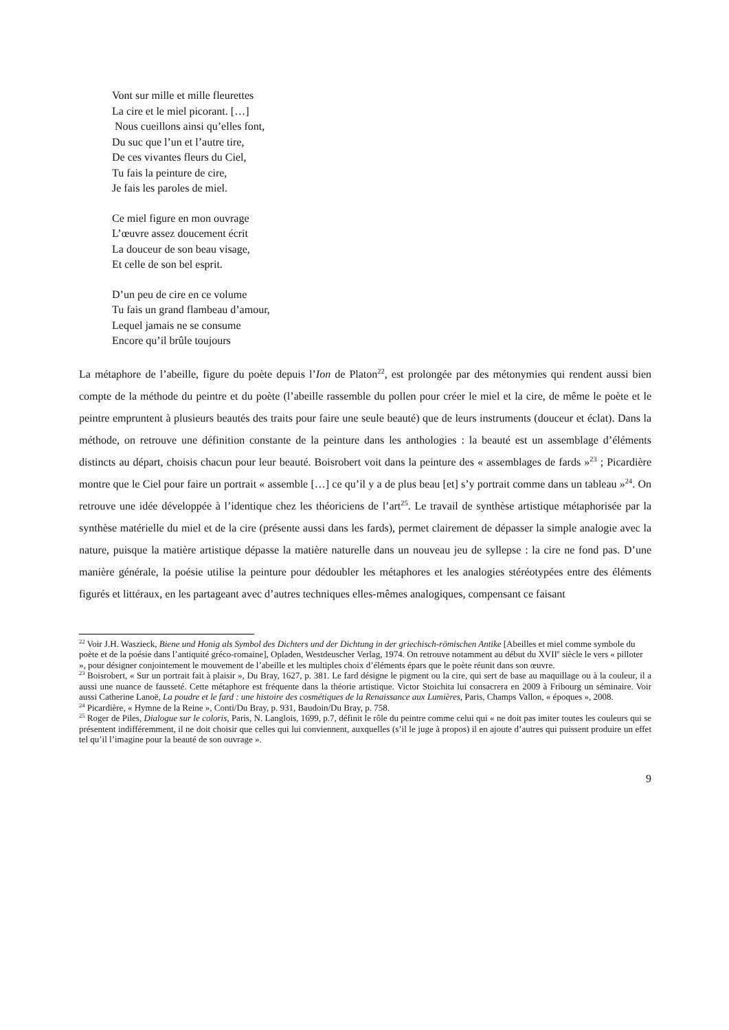Vont sur mille et mille fleurettes
La cire et le miel picorant. […]
Nous cueillons ainsi qu’elles font,
Du suc que l’un et l’autre tire,
De ces vivantes fleurs du Ciel,
Tu fais la peinture de cire,
Je fais les paroles de miel.
Ce miel figure en mon ouvrage
L’œuvre assez doucement écrit
La douceur de son beau visage,
Et celle de son bel esprit.
D’un peu de cire en ce volume
Tu fais un grand flambeau d’amour,
Lequel jamais ne se consume
Encore qu’il brûle toujours
La métaphore de l’abeille, figure du poète depuis l’Ion de Platon<sup>22</sup>, est prolongée par des métonymies qui rendent aussi bien compte de la méthode du peintre et du poète (l’abeille rassemble du pollen pour créer le miel et la cire, de même le poète et le peintre empruntent à plusieurs beautés des traits pour faire une seule beauté) que de leurs instruments (douceur et éclat). Dans la méthode, on retrouve une définition constante de la peinture dans les anthologies : la beauté est un assemblage d’éléments distincts au départ, choisis chacun pour leur beauté. Boisrobert voit dans la peinture des « assemblages de fards »<sup>23</sup> ; Picardière montre que le Ciel pour faire un portrait « assemble […] ce qu’il y a de plus beau [et] s’y portrait comme dans un tableau »<sup>24</sup>. On retrouve une idée développée à l’identique chez les théoriciens de l’art<sup>25</sup>. Le travail de synthèse artistique métaphorisée par la synthèse matérielle du miel et de la cire (présente aussi dans les fards), permet clairement de dépasser la simple analogie avec la nature, puisque la matière artistique dépasse la matière naturelle dans un nouveau jeu de syllepse : la cire ne fond pas. D’une manière générale, la poésie utilise la peinture pour dédoubler les métaphores et les analogies stéréotypées entre des éléments figurés et littéraux, en les partageant avec d’autres techniques elles-mêmes analogiques, compensant ce faisant
<sup>22</sup> Voir J.H. Waszieck, Biene und Honig als Symbol des Dichters und der Dichtung in der griechisch-römischen Antike [Abeilles et miel comme symbole du poète et de la poésie dans l’antiquité gréco-romaine], Opladen, Westdeuscher Verlag, 1974. On retrouve notamment au début du XVII<sup>e</sup> siècle le vers « pilloter », pour désigner conjointement le mouvement de l’abeille et les multiples choix d’éléments épars que le poète réunit dans son œuvre.
<sup>23</sup> Boisrobert, « Sur un portrait fait à plaisir », Du Bray, 1627, p. 381. Le fard désigne le pigment ou la cire, qui sert de base au maquillage ou à la couleur, il a aussi une nuance de fausseté. Cette métaphore est fréquente dans la théorie artistique. Victor Stoichita lui consacrera en 2009 à Fribourg un séminaire. Voir aussi Catherine Lanoë, La poudre et le fard : une histoire des cosmétiques de la Renaissance aux Lumières, Paris, Champs Vallon, « époques », 2008.
<sup>24</sup> Picardière, « Hymne de la Reine », Conti/Du Bray, p. 931, Baudoin/Du Bray, p. 758.
<sup>25</sup> Roger de Piles, Dialogue sur le coloris, Paris, N. Langlois, 1699, p.7, définit le rôle du peintre comme celui qui « ne doit pas imiter toutes les couleurs qui se présentent indifféremment, il ne doit choisir que celles qui lui conviennent, auxquelles (s’il le juge à propos) il en ajoute d’autres qui puissent produire un effet tel qu’il l’imagine pour la beauté de son ouvrage ».
9